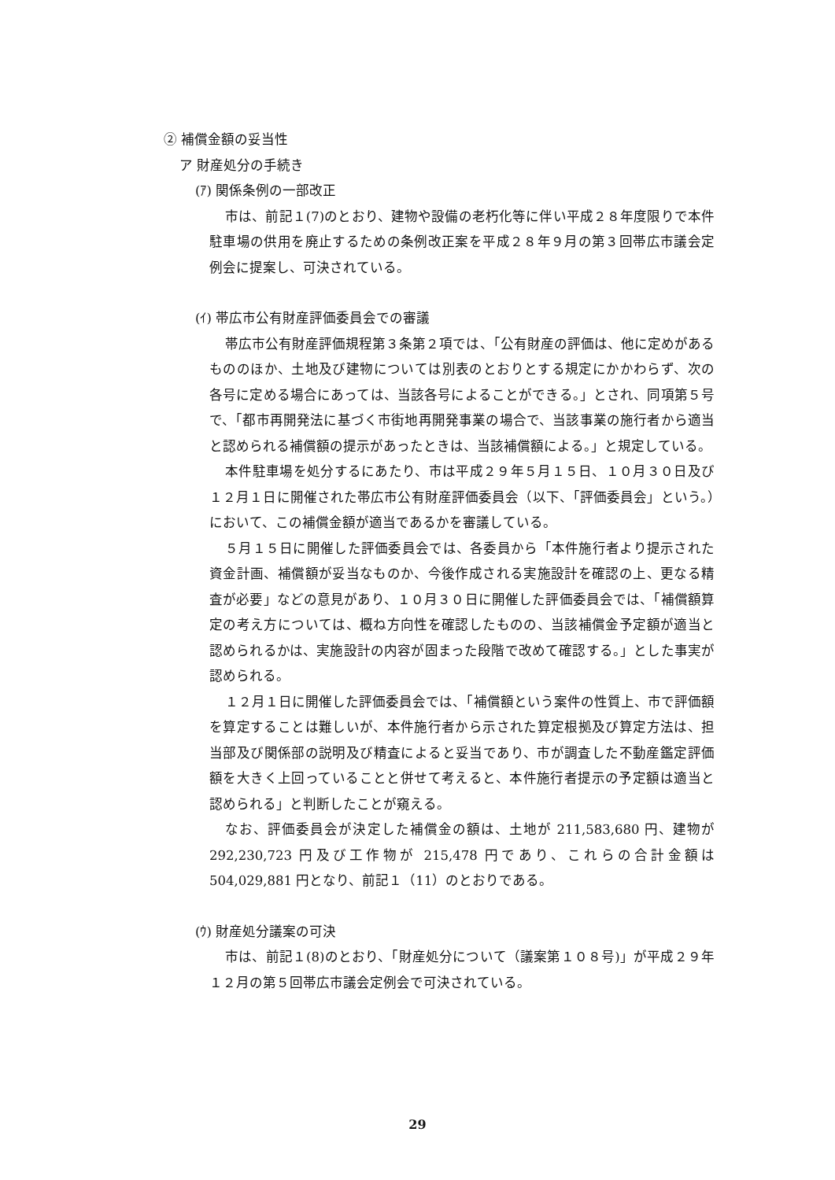② 補償金額の妥当性
ア 財産処分の手続き
(ｱ) 関係条例の一部改正
市は、前記１(7)のとおり、建物や設備の老朽化等に伴い平成２８年度限りで本件駐車場の供用を廃止するための条例改正案を平成２８年９月の第３回帯広市議会定例会に提案し、可決されている。
(ｲ) 帯広市公有財産評価委員会での審議
帯広市公有財産評価規程第３条第２項では、「公有財産の評価は、他に定めがあるもののほか、土地及び建物については別表のとおりとする規定にかかわらず、次の各号に定める場合にあっては、当該各号によることができる。」とされ、同項第５号で、「都市再開発法に基づく市街地再開発事業の場合で、当該事業の施行者から適当と認められる補償額の提示があったときは、当該補償額による。」と規定している。
本件駐車場を処分するにあたり、市は平成２９年５月１５日、１０月３０日及び１２月１日に開催された帯広市公有財産評価委員会（以下、「評価委員会」という。）において、この補償金額が適当であるかを審議している。
５月１５日に開催した評価委員会では、各委員から「本件施行者より提示された資金計画、補償額が妥当なものか、今後作成される実施設計を確認の上、更なる精査が必要」などの意見があり、１０月３０日に開催した評価委員会では、「補償額算定の考え方については、概ね方向性を確認したものの、当該補償金予定額が適当と認められるかは、実施設計の内容が固まった段階で改めて確認する。」とした事実が認められる。
１２月１日に開催した評価委員会では、「補償額という案件の性質上、市で評価額を算定することは難しいが、本件施行者から示された算定根拠及び算定方法は、担当部及び関係部の説明及び精査によると妥当であり、市が調査した不動産鑑定評価額を大きく上回っていることと併せて考えると、本件施行者提示の予定額は適当と認められる」と判断したことが窺える。
なお、評価委員会が決定した補償金の額は、土地が 211,583,680 円、建物が 292,230,723 円及び工作物が 215,478 円であり、これらの合計金額は 504,029,881 円となり、前記１（11）のとおりである。
(ｳ) 財産処分議案の可決
市は、前記１(8)のとおり、「財産処分について（議案第１０８号)」が平成２９年１２月の第５回帯広市議会定例会で可決されている。
29